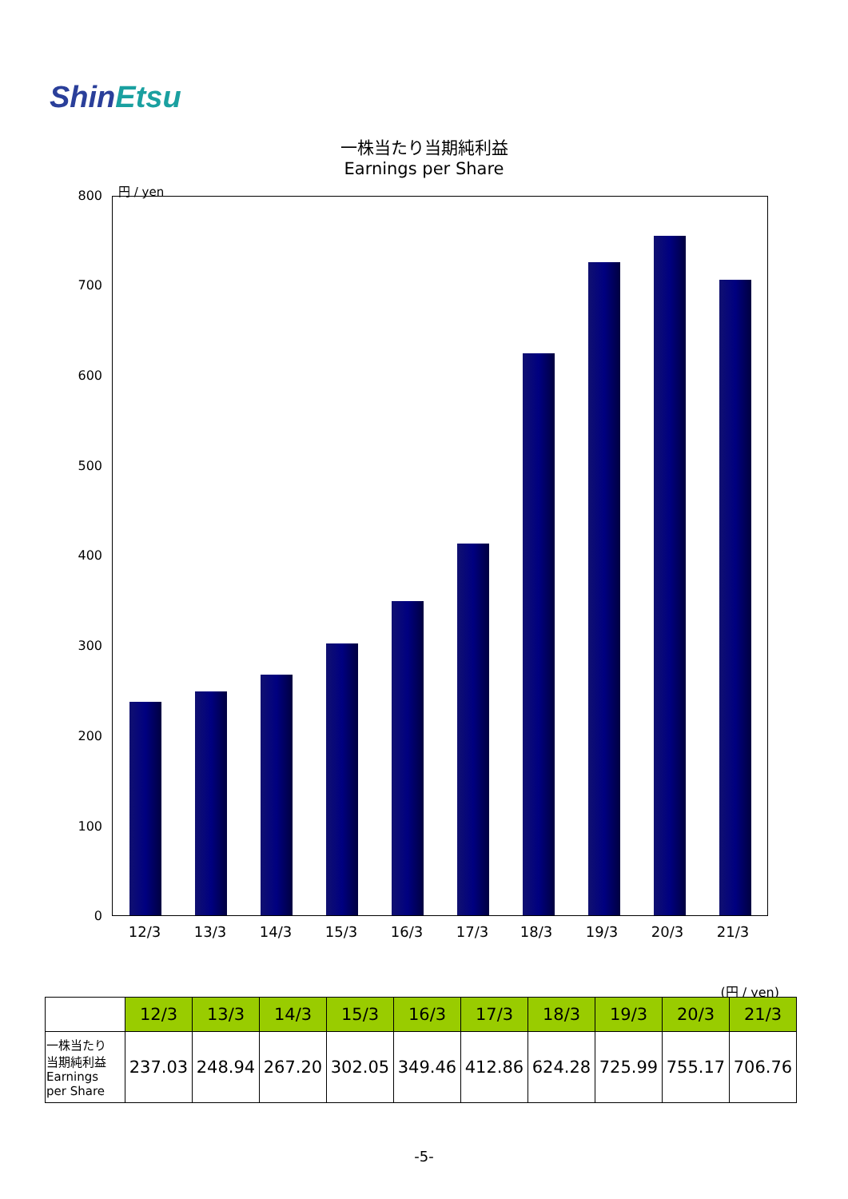ShinEtsu
一株当たり当期純利益
Earnings per Share
円 / yen
800
700
600
500
400
300
200
100
0
12/3 13/3 14/3 15/3 16/3 17/3 18/3 19/3 20/3 21/3
(円 / yen)
| | 12/3 | 13/3 | 14/3 | 15/3 | 16/3 | 17/3 | 18/3 | 19/3 | 20/3 | 21/3 |
| 一株当たり 当期純利益 Earnings per Share | 237.03 | 248.94 | 267.20 | 302.05 | 349.46 | 412.86 | 624.28 | 725.99 | 755.17 | 706.76 |
-5-